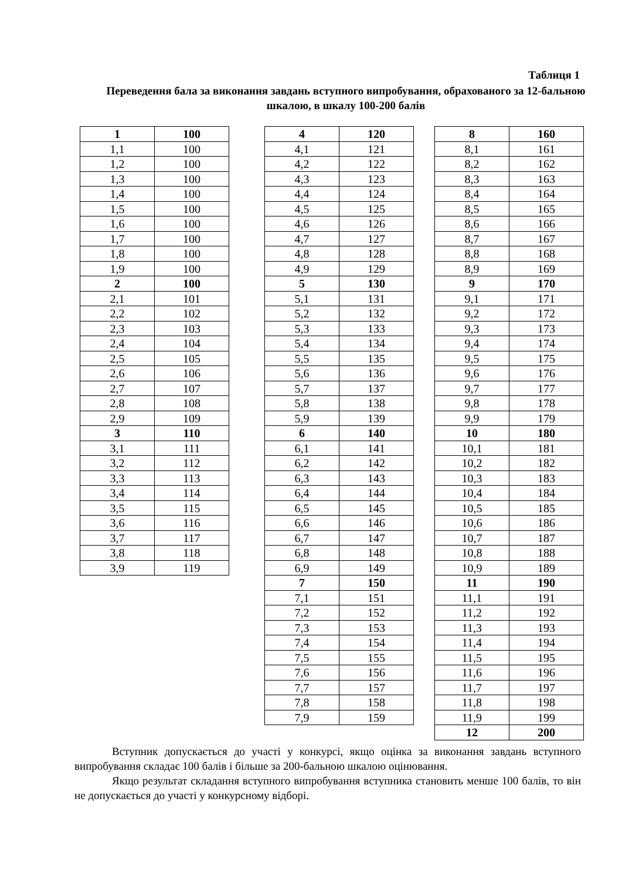Таблиця 1
Переведення бала за виконання завдань вступного випробування, обрахованого за 12-бальною шкалою, в шкалу 100-200 балів
| 1 | 100 |
| 1,1 | 100 |
| 1,2 | 100 |
| 1,3 | 100 |
| 1,4 | 100 |
| 1,5 | 100 |
| 1,6 | 100 |
| 1,7 | 100 |
| 1,8 | 100 |
| 1,9 | 100 |
| 2 | 100 |
| 2,1 | 101 |
| 2,2 | 102 |
| 2,3 | 103 |
| 2,4 | 104 |
| 2,5 | 105 |
| 2,6 | 106 |
| 2,7 | 107 |
| 2,8 | 108 |
| 2,9 | 109 |
| 3 | 110 |
| 3,1 | 111 |
| 3,2 | 112 |
| 3,3 | 113 |
| 3,4 | 114 |
| 3,5 | 115 |
| 3,6 | 116 |
| 3,7 | 117 |
| 3,8 | 118 |
| 3,9 | 119 |
| 4 | 120 |
| 4,1 | 121 |
| 4,2 | 122 |
| 4,3 | 123 |
| 4,4 | 124 |
| 4,5 | 125 |
| 4,6 | 126 |
| 4,7 | 127 |
| 4,8 | 128 |
| 4,9 | 129 |
| 5 | 130 |
| 5,1 | 131 |
| 5,2 | 132 |
| 5,3 | 133 |
| 5,4 | 134 |
| 5,5 | 135 |
| 5,6 | 136 |
| 5,7 | 137 |
| 5,8 | 138 |
| 5,9 | 139 |
| 6 | 140 |
| 6,1 | 141 |
| 6,2 | 142 |
| 6,3 | 143 |
| 6,4 | 144 |
| 6,5 | 145 |
| 6,6 | 146 |
| 6,7 | 147 |
| 6,8 | 148 |
| 6,9 | 149 |
| 7 | 150 |
| 7,1 | 151 |
| 7,2 | 152 |
| 7,3 | 153 |
| 7,4 | 154 |
| 7,5 | 155 |
| 7,6 | 156 |
| 7,7 | 157 |
| 7,8 | 158 |
| 7,9 | 159 |
| 8 | 160 |
| 8,1 | 161 |
| 8,2 | 162 |
| 8,3 | 163 |
| 8,4 | 164 |
| 8,5 | 165 |
| 8,6 | 166 |
| 8,7 | 167 |
| 8,8 | 168 |
| 8,9 | 169 |
| 9 | 170 |
| 9,1 | 171 |
| 9,2 | 172 |
| 9,3 | 173 |
| 9,4 | 174 |
| 9,5 | 175 |
| 9,6 | 176 |
| 9,7 | 177 |
| 9,8 | 178 |
| 9,9 | 179 |
| 10 | 180 |
| 10,1 | 181 |
| 10,2 | 182 |
| 10,3 | 183 |
| 10,4 | 184 |
| 10,5 | 185 |
| 10,6 | 186 |
| 10,7 | 187 |
| 10,8 | 188 |
| 10,9 | 189 |
| 11 | 190 |
| 11,1 | 191 |
| 11,2 | 192 |
| 11,3 | 193 |
| 11,4 | 194 |
| 11,5 | 195 |
| 11,6 | 196 |
| 11,7 | 197 |
| 11,8 | 198 |
| 11,9 | 199 |
| 12 | 200 |
Вступник допускається до участі у конкурсі, якщо оцінка за виконання завдань вступного випробування складає 100 балів і більше за 200-бальною шкалою оцінювання.
Якщо результат складання вступного випробування вступника становить менше 100 балів, то він не допускається до участі у конкурсному відборі.